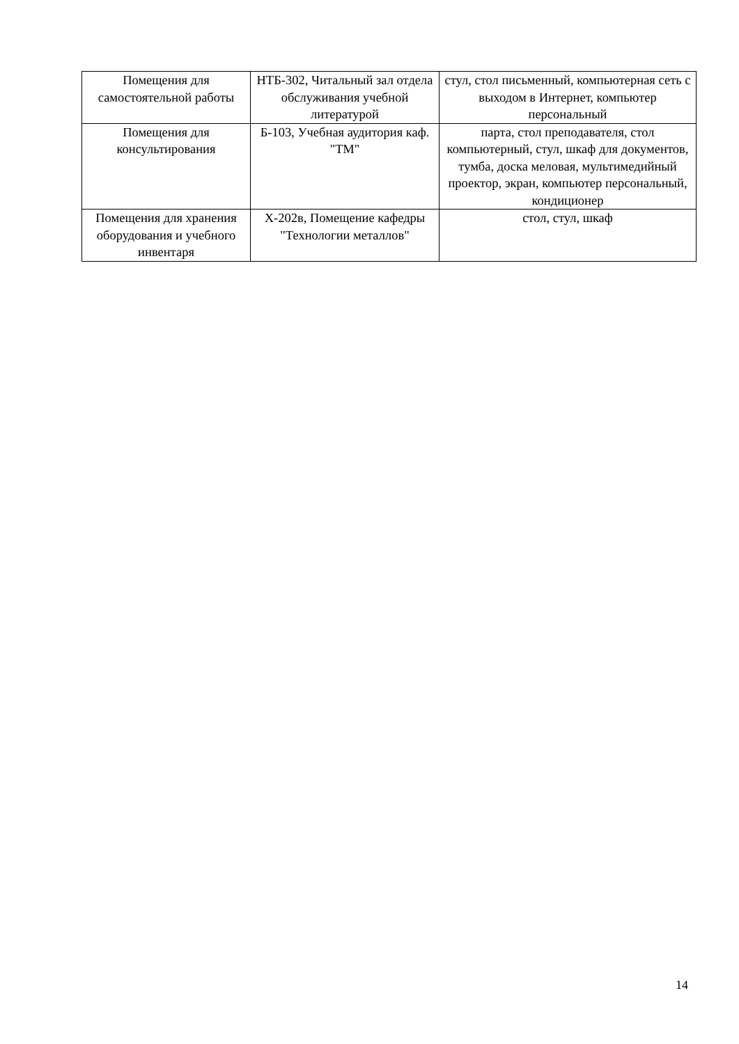| Помещения для самостоятельной работы | НТБ-302, Читальный зал отдела обслуживания учебной литературой | стул, стол письменный, компьютерная сеть с выходом в Интернет, компьютер персональный |
| Помещения для консультирования | Б-103, Учебная аудитория каф. "ТМ" | парта, стол преподавателя, стол компьютерный, стул, шкаф для документов, тумба, доска меловая, мультимедийный проектор, экран, компьютер персональный, кондиционер |
| Помещения для хранения оборудования и учебного инвентаря | Х-202в, Помещение кафедры "Технологии металлов" | стол, стул, шкаф |
14